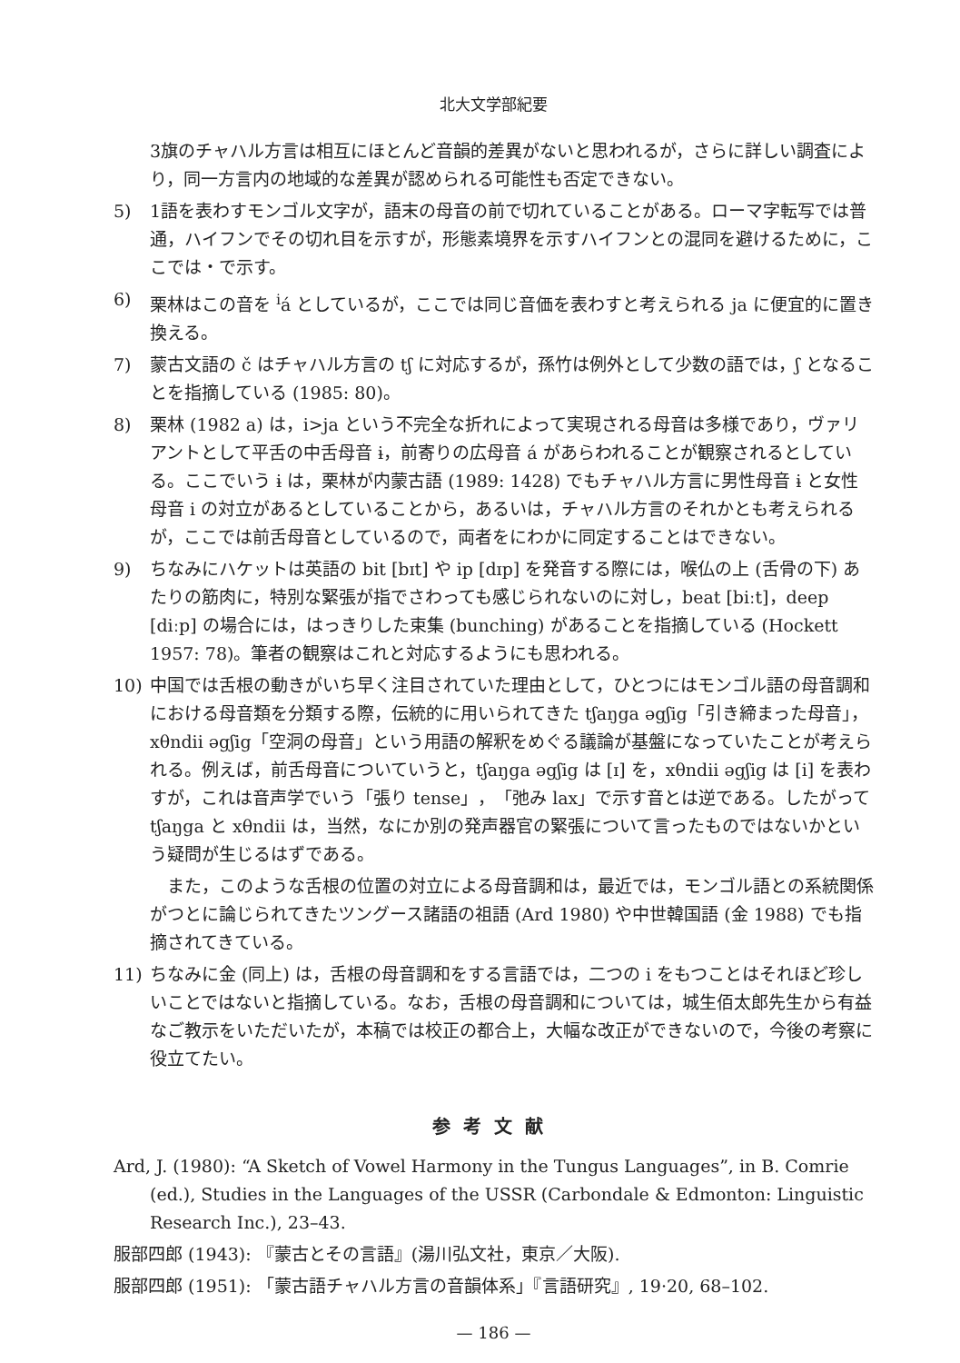北大文学部紀要
3旗のチャハル方言は相互にほとんど音韻的差異がないと思われるが，さらに詳しい調査により，同一方言内の地域的な差異が認められる可能性も否定できない。
5) 1語を表わすモンゴル文字が，語末の母音の前で切れていることがある。ローマ字転写では普通，ハイフンでその切れ目を示すが，形態素境界を示すハイフンとの混同を避けるために，ここでは・で示す。
6) 栗林はこの音を <sup>i</sup>á としているが，ここでは同じ音価を表わすと考えられる ja に便宜的に置き換える。
7) 蒙古文語の č はチャハル方言の tʃ に対応するが，孫竹は例外として少数の語では，ʃ となることを指摘している (1985: 80)。
8) 栗林 (1982 a) は，i>ja という不完全な折れによって実現される母音は多様であり，ヴァリアントとして平舌の中舌母音 ɨ，前寄りの広母音 á があらわれることが観察されるとしている。ここでいう ɨ は，栗林が内蒙古語 (1989: 1428) でもチャハル方言に男性母音 ɨ と女性母音 i の対立があるとしていることから，あるいは，チャハル方言のそれかとも考えられるが，ここでは前舌母音としているので，両者をにわかに同定することはできない。
9) ちなみにハケットは英語の bit [bɪt] や ip [dɪp] を発音する際には，喉仏の上 (舌骨の下) あたりの筋肉に，特別な緊張が指でさわっても感じられないのに対し，beat [biːt]，deep [diːp] の場合には，はっきりした束集 (bunching) があることを指摘している (Hockett 1957: 78)。筆者の観察はこれと対応するようにも思われる。
10) 中国では舌根の動きがいち早く注目されていた理由として，ひとつにはモンゴル語の母音調和における母音類を分類する際，伝統的に用いられてきた tʃaŋga əgʃig「引き締まった母音」，xθndii əgʃig「空洞の母音」という用語の解釈をめぐる議論が基盤になっていたことが考えられる。例えば，前舌母音についていうと，tʃaŋga əgʃig は [ɪ] を，xθndii əgʃig は [i] を表わすが，これは音声学でいう「張り tense」，「弛み lax」で示す音とは逆である。したがって tʃaŋga と xθndii は，当然，なにか別の発声器官の緊張について言ったものではないかという疑問が生じるはずである。
また，このような舌根の位置の対立による母音調和は，最近では，モンゴル語との系統関係がつとに論じられてきたツングース諸語の祖語 (Ard 1980) や中世韓国語 (金 1988) でも指摘されてきている。
11) ちなみに金 (同上) は，舌根の母音調和をする言語では，二つの i をもつことはそれほど珍しいことではないと指摘している。なお，舌根の母音調和については，城生佰太郎先生から有益なご教示をいただいたが，本稿では校正の都合上，大幅な改正ができないので，今後の考察に役立てたい。
参考文献
Ard, J. (1980): “A Sketch of Vowel Harmony in the Tungus Languages”, in B. Comrie (ed.), Studies in the Languages of the USSR (Carbondale & Edmonton: Linguistic Research Inc.), 23–43.
服部四郎 (1943): 『蒙古とその言語』(湯川弘文社，東京／大阪).
服部四郎 (1951): 「蒙古語チャハル方言の音韻体系」『言語研究』, 19·20, 68–102.
— 186 —